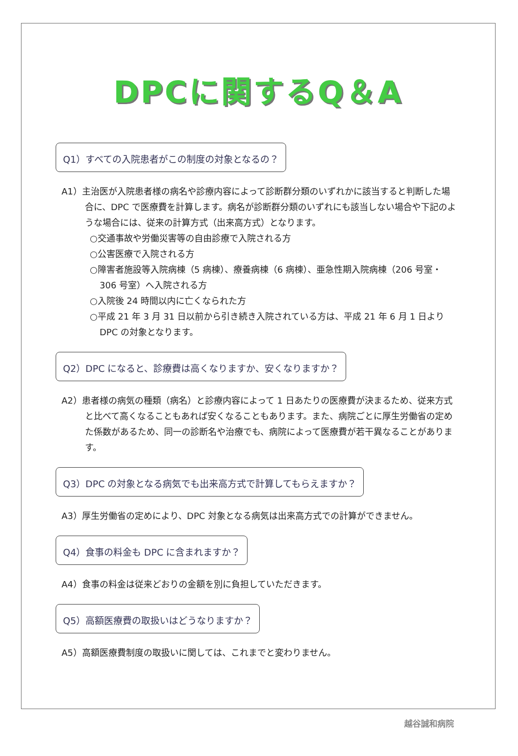DPCに関するQ＆A
Q1）すべての入院患者がこの制度の対象となるの？
A1）主治医が入院患者様の病名や診療内容によって診断群分類のいずれかに該当すると判断した場合に、DPC で医療費を計算します。病名が診断群分類のいずれにも該当しない場合や下記のような場合には、従来の計算方式（出来高方式）となります。
○交通事故や労働災害等の自由診療で入院される方
○公害医療で入院される方
○障害者施設等入院病棟（5 病棟）、療養病棟（6 病棟）、亜急性期入院病棟（206 号室・306 号室）へ入院される方
○入院後 24 時間以内に亡くなられた方
○平成 21 年 3 月 31 日以前から引き続き入院されている方は、平成 21 年 6 月 1 日より DPC の対象となります。
Q2）DPC になると、診療費は高くなりますか、安くなりますか？
A2）患者様の病気の種類（病名）と診療内容によって 1 日あたりの医療費が決まるため、従来方式と比べて高くなることもあれば安くなることもあります。また、病院ごとに厚生労働省の定めた係数があるため、同一の診断名や治療でも、病院によって医療費が若干異なることがあります。
Q3）DPC の対象となる病気でも出来高方式で計算してもらえますか？
A3）厚生労働省の定めにより、DPC 対象となる病気は出来高方式での計算ができません。
Q4）食事の料金も DPC に含まれますか？
A4）食事の料金は従来どおりの金額を別に負担していただきます。
Q5）高額医療費の取扱いはどうなりますか？
A5）高額医療費制度の取扱いに関しては、これまでと変わりません。
越谷誠和病院